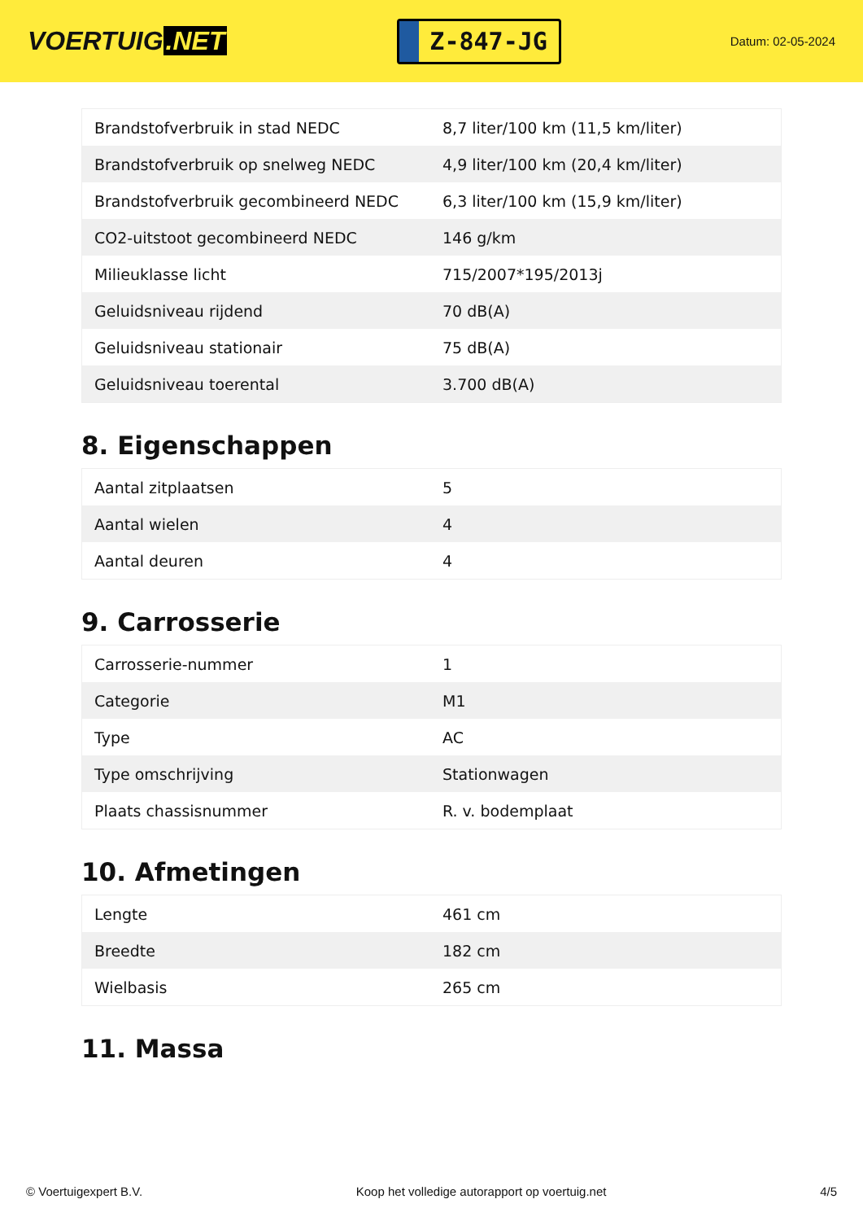VOERTUIG.NET
Z-847-JG
Datum: 02-05-2024
| Brandstofverbruik in stad NEDC | 8,7 liter/100 km (11,5 km/liter) |
| Brandstofverbruik op snelweg NEDC | 4,9 liter/100 km (20,4 km/liter) |
| Brandstofverbruik gecombineerd NEDC | 6,3 liter/100 km (15,9 km/liter) |
| CO2-uitstoot gecombineerd NEDC | 146 g/km |
| Milieuklasse licht | 715/2007*195/2013j |
| Geluidsniveau rijdend | 70 dB(A) |
| Geluidsniveau stationair | 75 dB(A) |
| Geluidsniveau toerental | 3.700 dB(A) |
8. Eigenschappen
| Aantal zitplaatsen | 5 |
| Aantal wielen | 4 |
| Aantal deuren | 4 |
9. Carrosserie
| Carrosserie-nummer | 1 |
| Categorie | M1 |
| Type | AC |
| Type omschrijving | Stationwagen |
| Plaats chassisnummer | R. v. bodemplaat |
10. Afmetingen
| Lengte | 461 cm |
| Breedte | 182 cm |
| Wielbasis | 265 cm |
11. Massa
© Voertuigexpert B.V. Koop het volledige autorapport op voertuig.net 4/5